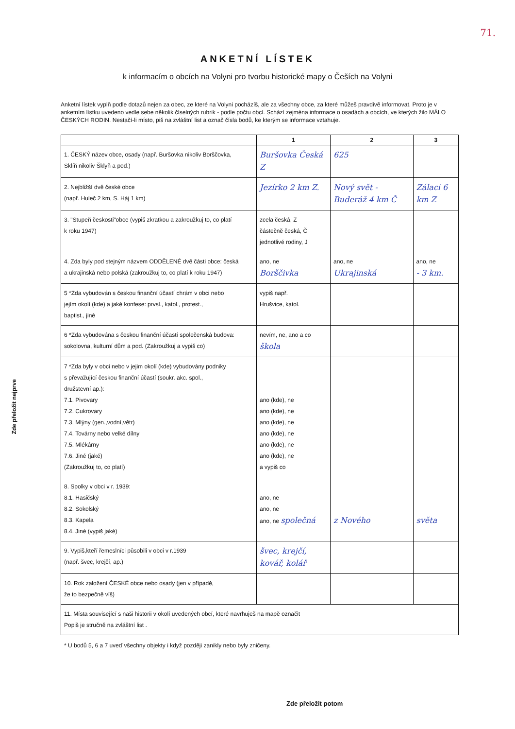71.
ANKETNÍ LÍSTEK
k informacím o obcích na Volyni pro tvorbu historické mapy o Češích na Volyni
Anketní lístek vyplň podle dotazů nejen za obec, ze které na Volyni pocházíš, ale za všechny obce, za které můžeš pravdivě informovat. Proto je v anketním lístku uvedeno vedle sebe několik číselných rubrik - podle počtu obcí. Schází zejména informace o osadách a obcích, ve kterých žilo MÁLO ČESKÝCH RODIN. Nestačí-li místo, piš na zvláštní list a označ čísla bodů, ke kterým se informace vztahuje.
| | 1 | 2 | 3 |
| --- | --- | --- | --- |
| 1. ČESKÝ název obce, osady (např. Buršovka nikoliv Borščovka, Sklíň nikoliv Šklyň a pod.) | Buršovka Česká Z | 625 | |
| 2. Nejbližší dvě české obce (např. Huleč 2 km, S. Háj 1 km) | Jezírko 2 km Z. | Nový svět - Buderáž 4 km Č | Zálaci 6 km Z |
| 3. "Stupeň českosti"obce (vypiš zkratkou a zakroužkuj to, co platí k roku 1947) | zcela česká, Z částečně česká, Č jednotlivé rodiny, J | | |
| 4. Zda byly pod stejným názvem ODDĚLENÉ dvě části obce: česká a ukrajinská nebo polská (zakroužkuj to, co platí k roku 1947) | ano, ne Borščivka | ano, ne Ukrajinská | ano, ne - 3 km. |
| 5 *Zda vybudován s českou finanční účastí chrám v obci nebo jejím okolí (kde) a jaké konfese: prvsl., katol., protest., baptist., jiné | vypiš např. Hrušvice, katol. | | |
| 6 *Zda vybudována s českou finanční účastí společenská budova: sokolovna, kulturní dům a pod. (Zakroužkuj a vypiš co) | nevím, ne, ano a co škola | | |
| 7 *Zda byly v obci nebo v jejim okolí (kde) vybudovány podniky s převažující českou finanční účastí (soukr. akc. spol., družstevní ap.): 7.1. Pivovary 7.2. Cukrovary 7.3. Mlýny (gen.,vodní,větr) 7.4. Továrny nebo velké dílny 7.5. Mlékárny 7.6. Jiné (jaké) (Zakroužkuj to, co platí) | ano (kde), ne ano (kde), ne ano (kde), ne ano (kde), ne ano (kde), ne ano (kde), ne a vypiš co | | |
| 8. Spolky v obci v r. 1939: 8.1. Hasičský 8.2. Sokolský 8.3. Kapela 8.4. Jiné (vypiš jaké) | ano, ne ano, ne ano, ne společná | z Nového | světa |
| 9. Vypiš,kteří řemeslníci působili v obci v r.1939 (např. švec, krejčí, ap.) | švec, krejčí, kovář, kolář | | |
| 10. Rok založení ČESKÉ obce nebo osady (jen v případě, že to bezpečně víš) | | | |
| 11. Místa související s naši historii v okolí uvedených obcí, které navrhuješ na mapě označit Popiš je stručně na zvláštní list . | | | |
* U bodů 5, 6 a 7 uveď všechny objekty i když později zanikly nebo byly zničeny.
Zde přeložit nejprve
Zde přeložit potom